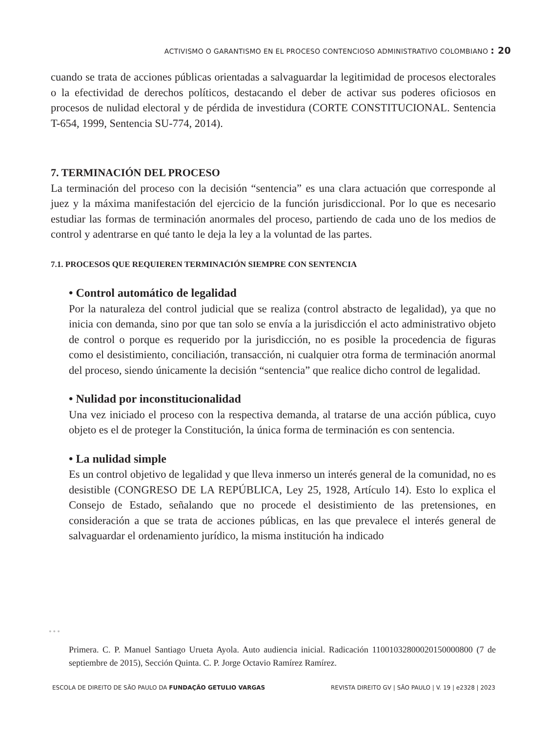ACTIVISMO O GARANTISMO EN EL PROCESO CONTENCIOSO ADMINISTRATIVO COLOMBIANO : 20
cuando se trata de acciones públicas orientadas a salvaguardar la legitimidad de procesos electorales o la efectividad de derechos políticos, destacando el deber de activar sus poderes oficiosos en procesos de nulidad electoral y de pérdida de investidura (CORTE CONSTITUCIONAL. Sentencia T-654, 1999, Sentencia SU-774, 2014).
7. TERMINACIÓN DEL PROCESO
La terminación del proceso con la decisión “sentencia” es una clara actuación que corresponde al juez y la máxima manifestación del ejercicio de la función jurisdiccional. Por lo que es necesario estudiar las formas de terminación anormales del proceso, partiendo de cada uno de los medios de control y adentrarse en qué tanto le deja la ley a la voluntad de las partes.
7.1. PROCESOS QUE REQUIEREN TERMINACIÓN SIEMPRE CON SENTENCIA
• Control automático de legalidad
Por la naturaleza del control judicial que se realiza (control abstracto de legalidad), ya que no inicia con demanda, sino por que tan solo se envía a la jurisdicción el acto administrativo objeto de control o porque es requerido por la jurisdicción, no es posible la procedencia de figuras como el desistimiento, conciliación, transacción, ni cualquier otra forma de terminación anormal del proceso, siendo únicamente la decisión “sentencia” que realice dicho control de legalidad.
• Nulidad por inconstitucionalidad
Una vez iniciado el proceso con la respectiva demanda, al tratarse de una acción pública, cuyo objeto es el de proteger la Constitución, la única forma de terminación es con sentencia.
• La nulidad simple
Es un control objetivo de legalidad y que lleva inmerso un interés general de la comunidad, no es desistible (CONGRESO DE LA REPÚBLICA, Ley 25, 1928, Artículo 14). Esto lo explica el Consejo de Estado, señalando que no procede el desistimiento de las pretensiones, en consideración a que se trata de acciones públicas, en las que prevalece el interés general de salvaguardar el ordenamiento jurídico, la misma institución ha indicado
•••
Primera. C. P. Manuel Santiago Urueta Ayola. Auto audiencia inicial. Radicación 11001032800020150000800 (7 de septiembre de 2015), Sección Quinta. C. P. Jorge Octavio Ramírez Ramírez.
ESCOLA DE DIREITO DE SÃO PAULO DA FUNDAÇÃO GETULIO VARGAS REVISTA DIREITO GV | SÃO PAULO | V. 19 | e2328 | 2023